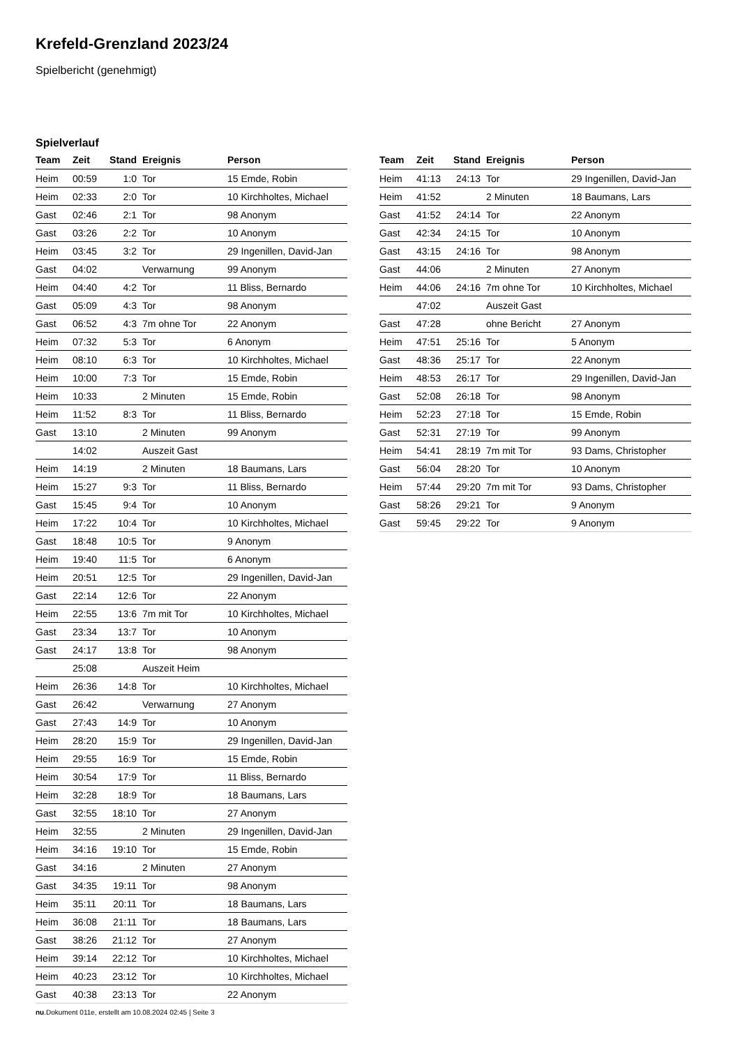Krefeld-Grenzland 2023/24
Spielbericht (genehmigt)
Spielverlauf
| Team | Zeit | Stand | Ereignis | Person |
| --- | --- | --- | --- | --- |
| Heim | 00:59 | 1:0 | Tor | 15 Emde, Robin |
| Heim | 02:33 | 2:0 | Tor | 10 Kirchholtes, Michael |
| Gast | 02:46 | 2:1 | Tor | 98 Anonym |
| Gast | 03:26 | 2:2 | Tor | 10 Anonym |
| Heim | 03:45 | 3:2 | Tor | 29 Ingenillen, David-Jan |
| Gast | 04:02 | | Verwarnung | 99 Anonym |
| Heim | 04:40 | 4:2 | Tor | 11 Bliss, Bernardo |
| Gast | 05:09 | 4:3 | Tor | 98 Anonym |
| Gast | 06:52 | 4:3 | 7m ohne Tor | 22 Anonym |
| Heim | 07:32 | 5:3 | Tor | 6 Anonym |
| Heim | 08:10 | 6:3 | Tor | 10 Kirchholtes, Michael |
| Heim | 10:00 | 7:3 | Tor | 15 Emde, Robin |
| Heim | 10:33 | | 2 Minuten | 15 Emde, Robin |
| Heim | 11:52 | 8:3 | Tor | 11 Bliss, Bernardo |
| Gast | 13:10 | | 2 Minuten | 99 Anonym |
| | 14:02 | | Auszeit Gast | |
| Heim | 14:19 | | 2 Minuten | 18 Baumans, Lars |
| Heim | 15:27 | 9:3 | Tor | 11 Bliss, Bernardo |
| Gast | 15:45 | 9:4 | Tor | 10 Anonym |
| Heim | 17:22 | 10:4 | Tor | 10 Kirchholtes, Michael |
| Gast | 18:48 | 10:5 | Tor | 9 Anonym |
| Heim | 19:40 | 11:5 | Tor | 6 Anonym |
| Heim | 20:51 | 12:5 | Tor | 29 Ingenillen, David-Jan |
| Gast | 22:14 | 12:6 | Tor | 22 Anonym |
| Heim | 22:55 | 13:6 | 7m mit Tor | 10 Kirchholtes, Michael |
| Gast | 23:34 | 13:7 | Tor | 10 Anonym |
| Gast | 24:17 | 13:8 | Tor | 98 Anonym |
| | 25:08 | | Auszeit Heim | |
| Heim | 26:36 | 14:8 | Tor | 10 Kirchholtes, Michael |
| Gast | 26:42 | | Verwarnung | 27 Anonym |
| Gast | 27:43 | 14:9 | Tor | 10 Anonym |
| Heim | 28:20 | 15:9 | Tor | 29 Ingenillen, David-Jan |
| Heim | 29:55 | 16:9 | Tor | 15 Emde, Robin |
| Heim | 30:54 | 17:9 | Tor | 11 Bliss, Bernardo |
| Heim | 32:28 | 18:9 | Tor | 18 Baumans, Lars |
| Gast | 32:55 | 18:10 | Tor | 27 Anonym |
| Heim | 32:55 | | 2 Minuten | 29 Ingenillen, David-Jan |
| Heim | 34:16 | 19:10 | Tor | 15 Emde, Robin |
| Gast | 34:16 | | 2 Minuten | 27 Anonym |
| Gast | 34:35 | 19:11 | Tor | 98 Anonym |
| Heim | 35:11 | 20:11 | Tor | 18 Baumans, Lars |
| Heim | 36:08 | 21:11 | Tor | 18 Baumans, Lars |
| Gast | 38:26 | 21:12 | Tor | 27 Anonym |
| Heim | 39:14 | 22:12 | Tor | 10 Kirchholtes, Michael |
| Heim | 40:23 | 23:12 | Tor | 10 Kirchholtes, Michael |
| Gast | 40:38 | 23:13 | Tor | 22 Anonym |
| Team | Zeit | Stand | Ereignis | Person |
| --- | --- | --- | --- | --- |
| Heim | 41:13 | 24:13 | Tor | 29 Ingenillen, David-Jan |
| Heim | 41:52 | | 2 Minuten | 18 Baumans, Lars |
| Gast | 41:52 | 24:14 | Tor | 22 Anonym |
| Gast | 42:34 | 24:15 | Tor | 10 Anonym |
| Gast | 43:15 | 24:16 | Tor | 98 Anonym |
| Gast | 44:06 | | 2 Minuten | 27 Anonym |
| Heim | 44:06 | 24:16 | 7m ohne Tor | 10 Kirchholtes, Michael |
| | 47:02 | | Auszeit Gast | |
| Gast | 47:28 | | ohne Bericht | 27 Anonym |
| Heim | 47:51 | 25:16 | Tor | 5 Anonym |
| Gast | 48:36 | 25:17 | Tor | 22 Anonym |
| Heim | 48:53 | 26:17 | Tor | 29 Ingenillen, David-Jan |
| Gast | 52:08 | 26:18 | Tor | 98 Anonym |
| Heim | 52:23 | 27:18 | Tor | 15 Emde, Robin |
| Gast | 52:31 | 27:19 | Tor | 99 Anonym |
| Heim | 54:41 | 28:19 | 7m mit Tor | 93 Dams, Christopher |
| Gast | 56:04 | 28:20 | Tor | 10 Anonym |
| Heim | 57:44 | 29:20 | 7m mit Tor | 93 Dams, Christopher |
| Gast | 58:26 | 29:21 | Tor | 9 Anonym |
| Gast | 59:45 | 29:22 | Tor | 9 Anonym |
nu.Dokument 011e, erstellt am 10.08.2024 02:45 | Seite 3